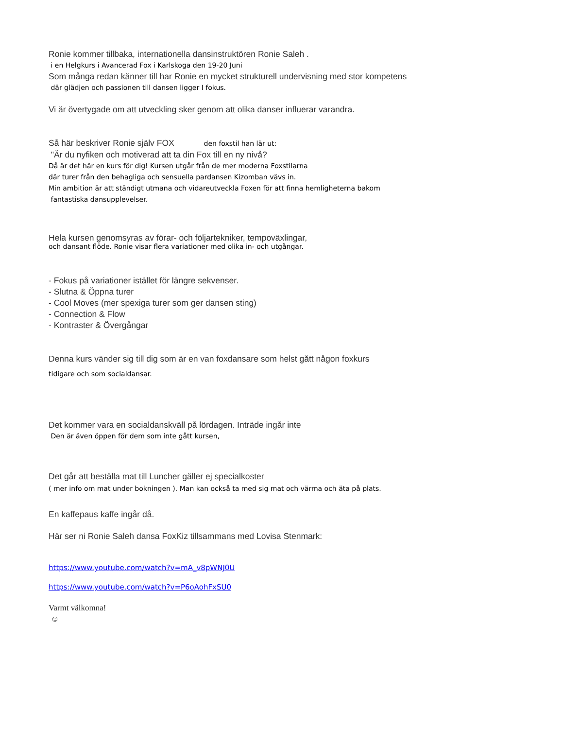Ronie kommer tillbaka, internationella dansinstruktören Ronie Saleh .
i en Helgkurs i Avancerad Fox i Karlskoga den 19-20 Juni
Som många redan känner till har Ronie en mycket strukturell undervisning med stor kompetens
där glädjen och passionen till dansen ligger I fokus.
Vi är övertygade om att utveckling sker genom att olika danser influerar varandra.
Så här beskriver Ronie själv FOX den foxstil han lär ut:
"Är du nyfiken och motiverad att ta din Fox till en ny nivå?
Då är det här en kurs för dig! Kursen utgår från de mer moderna Foxstilarna
där turer från den behagliga och sensuella pardansen Kizomban vävs in.
Min ambition är att ständigt utmana och vidareutveckla Foxen för att finna hemligheterna bakom
fantastiska dansupplevelser.
Hela kursen genomsyras av förar- och följartekniker, tempoväxlingar,
och dansant flöde. Ronie visar flera variationer med olika in- och utgångar.
- Fokus på variationer istället för längre sekvenser.
- Slutna & Öppna turer
- Cool Moves (mer spexiga turer som ger dansen sting)
- Connection & Flow
- Kontraster & Övergångar
Denna kurs vänder sig till dig som är en van foxdansare som helst gått någon foxkurs
tidigare och som socialdansar.
Det kommer vara en socialdanskväll på lördagen. Inträde ingår inte
Den är även öppen för dem som inte gått kursen,
Det går att beställa mat till Luncher gäller ej specialkoster
( mer info om mat under bokningen ). Man kan också ta med sig mat och värma och äta på plats.
En kaffepaus kaffe ingår då.
Här ser ni Ronie Saleh dansa FoxKiz tillsammans med Lovisa Stenmark:
https://www.youtube.com/watch?v=mA_v8pWNJ0U
https://www.youtube.com/watch?v=P6oAohFxSU0
Varmt välkomna!
☺